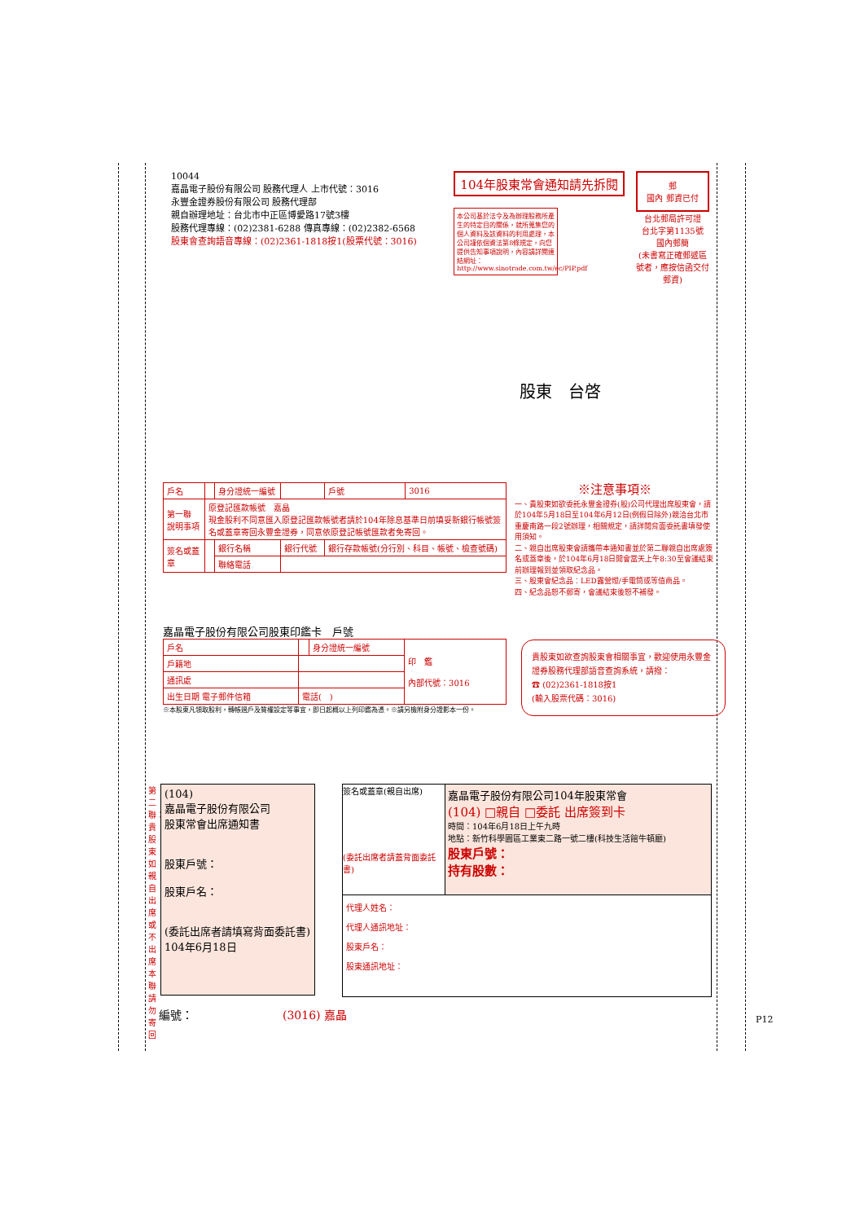10044
嘉晶電子股份有限公司 股務代理人 上市代號：3016
永豐金證券股份有限公司 股務代理部
親自辦理地址：台北市中正區博愛路17號3樓
股務代理專線：(02)2381-6288 傳真專線：(02)2382-6568
股東會查詢語音專線：(02)2361-1818按1(股票代號：3016)
104年股東常會通知請先拆閱
本公司基於法令及為辦理股務所產生的特定目的關係，就所蒐集您的個人資料及該資料的利用處理，本公司謹依個資法第8條規定，向您提供告知事項說明，內容請詳閱連結網址：http://www.sinotrade.com.tw/ec/PIP.pdf
郵
國內 郵資已付
台北郵局許可證
台北字第1135號
國內郵簡
(未書寫正確郵遞區號者，應按信函交付郵資)
股東　台啓
| 戶名 | | 身分證統一編號 | | 戶號 | 3016 |
| 第一聯 說明事項 | 原登記匯款帳號 嘉晶 現金股利不同意匯入原登記匯款帳號者請於104年除息基準日前填妥新銀行帳號簽名或蓋章寄回永豐金證券，同意依原登記帳號匯款者免寄回。 | | | | |
| 簽名或蓋章 | | 銀行名稱 | 銀行代號 | 銀行存款帳號(分行別、科目、帳號、檢查號碼) | |
| | | 聯絡電話 | | | |
※注意事項※
一、貴股東如欲委託永豐金證券(股)公司代理出席股東會，請於104年5月18日至104年6月12日(例假日除外)親洽台北市重慶南路一段2號辦理，相關規定，請詳閱背面委託書填發使用須知。
二、親自出席股東會請攜帶本通知書並於第二聯親自出席處簽名或蓋章後，於104年6月18日開會當天上午8:30至會議結束前辦理報到並領取紀念品。
三、股東會紀念品：LED露營燈/手電筒或等值商品。
四、紀念品恕不郵寄，會議結束後恕不補發。
嘉晶電子股份有限公司股東印鑑卡　戶號
| 戶名 | | 身分證統一編號 | 印 鑑 內部代號：3016 |
| 戶籍地 | | | |
| 通訊處 | | | |
| 出生日期 電子郵件信箱 | 電話( ) | | |
※本股東凡領取股利，轉帳過戶及質權設定等事宜，即日起概以上列印鑑為憑。※請另檢附身分證影本一份。
貴股東如欲查詢股東會相關事宜，歡迎使用永豐金證券股務代理部語音查詢系統，請撥：
☎ (02)2361-1818按1
(輸入股票代碼：3016)
第二聯：貴股東如親自出席或不出席本聯請勿寄回
(104)
嘉晶電子股份有限公司
股東常會出席通知書
股東戶號：
股東戶名：
(委託出席者請填寫背面委託書)
104年6月18日
簽名或蓋章(親自出席)
(委託出席者請蓋背面委託書)
嘉晶電子股份有限公司104年股東常會
(104) □親自 □委託 出席簽到卡
時間：104年6月18日上午九時
地點：新竹科學園區工業東二路一號二樓(科技生活館牛頓廳)
股東戶號：
持有股數：
代理人姓名：
代理人通訊地址：
股東戶名：
股東通訊地址：
編號： (3016) 嘉晶 P12